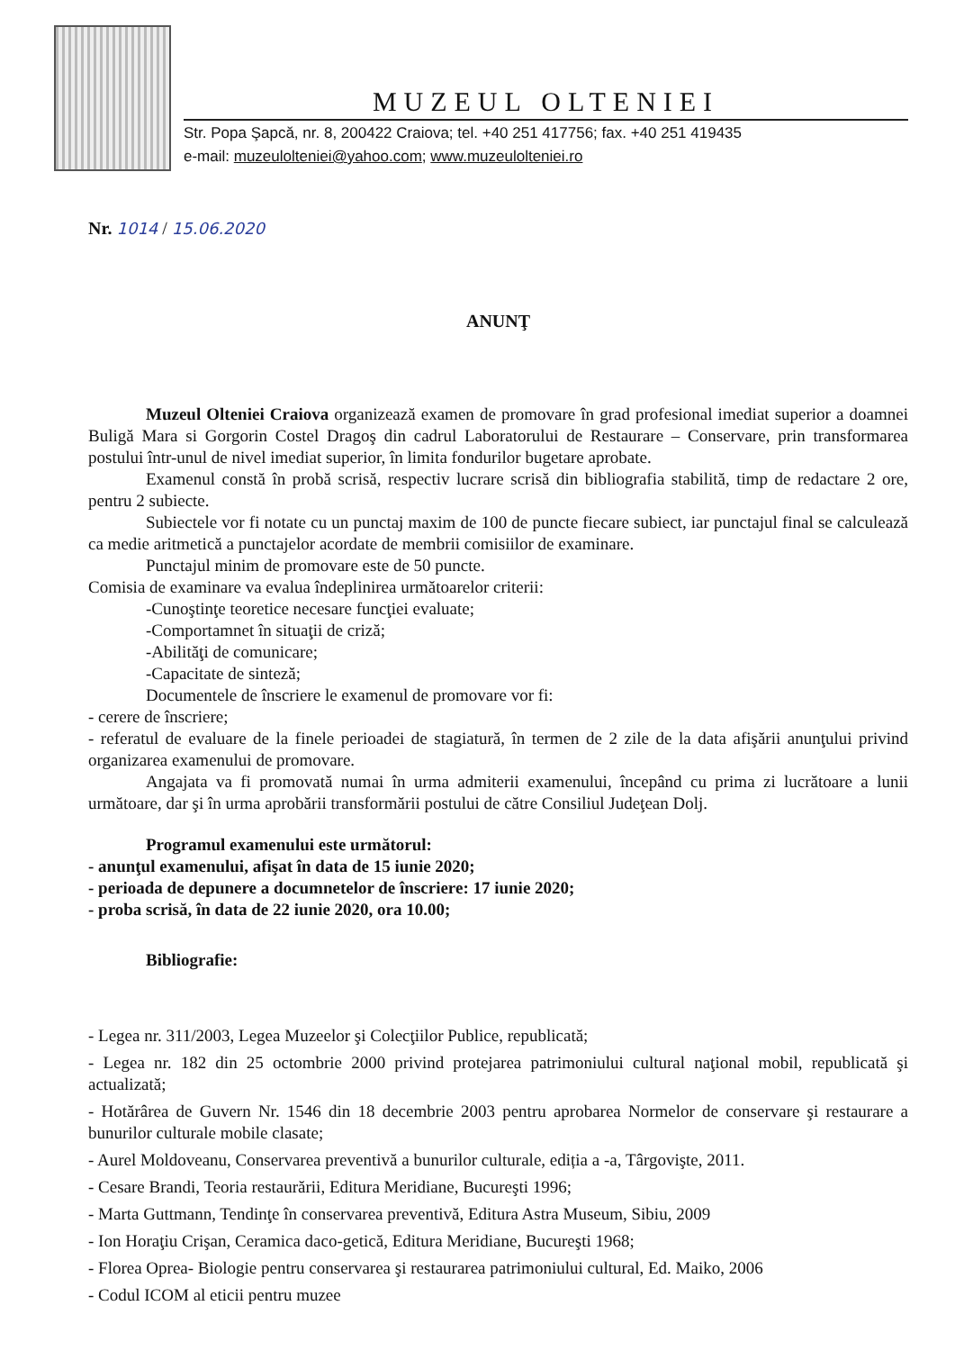MUZEUL OLTENIEI
Str. Popa Şapcă, nr. 8, 200422 Craiova; tel. +40 251 417756; fax. +40 251 419435
e-mail: muzeulolteniei@yahoo.com; www.muzeulolteniei.ro
Nr. 1014 / 15.06.2020
ANUNŢ
Muzeul Olteniei Craiova organizează examen de promovare în grad profesional imediat superior a doamnei Buligă Mara si Gorgorin Costel Dragoş din cadrul Laboratorului de Restaurare – Conservare, prin transformarea postului într-unul de nivel imediat superior, în limita fondurilor bugetare aprobate.
Examenul constă în probă scrisă, respectiv lucrare scrisă din bibliografia stabilită, timp de redactare 2 ore, pentru 2 subiecte.
Subiectele vor fi notate cu un punctaj maxim de 100 de puncte fiecare subiect, iar punctajul final se calculează ca medie aritmetică a punctajelor acordate de membrii comisiilor de examinare.
Punctajul minim de promovare este de 50 puncte.
Comisia de examinare va evalua îndeplinirea următoarelor criterii:
-Cunoştinţe teoretice necesare funcţiei evaluate;
-Comportamnet în situaţii de criză;
-Abilităţi de comunicare;
-Capacitate de sinteză;
Documentele de înscriere le examenul de promovare vor fi:
- cerere de înscriere;
- referatul de evaluare de la finele perioadei de stagiatură, în termen de 2 zile de la data afişării anunţului privind organizarea examenului de promovare.
Angajata va fi promovată numai în urma admiterii examenului, începând cu prima zi lucrătoare a lunii următoare, dar şi în urma aprobării transformării postului de către Consiliul Judeţean Dolj.
Programul examenului este următorul:
- anunţul examenului, afişat în data de 15 iunie 2020;
- perioada de depunere a documnetelor de înscriere: 17 iunie 2020;
- proba scrisă, în data de 22 iunie 2020, ora 10.00;
Bibliografie:
- Legea nr. 311/2003, Legea Muzeelor şi Colecţiilor Publice, republicată;
- Legea nr. 182 din 25 octombrie 2000 privind protejarea patrimoniului cultural naţional mobil, republicată şi actualizată;
- Hotărârea de Guvern Nr. 1546 din 18 decembrie 2003 pentru aprobarea Normelor de conservare şi restaurare a bunurilor culturale mobile clasate;
- Aurel Moldoveanu, Conservarea preventivă a bunurilor culturale, ediția a -a, Târgovişte, 2011.
- Cesare Brandi, Teoria restaurării, Editura Meridiane, Bucureşti 1996;
- Marta Guttmann, Tendinţe în conservarea preventivă, Editura Astra Museum, Sibiu, 2009
- Ion Horaţiu Crişan, Ceramica daco-getică, Editura Meridiane, Bucureşti 1968;
- Florea Oprea- Biologie pentru conservarea şi restaurarea patrimoniului cultural, Ed. Maiko, 2006
- Codul ICOM al eticii pentru muzee